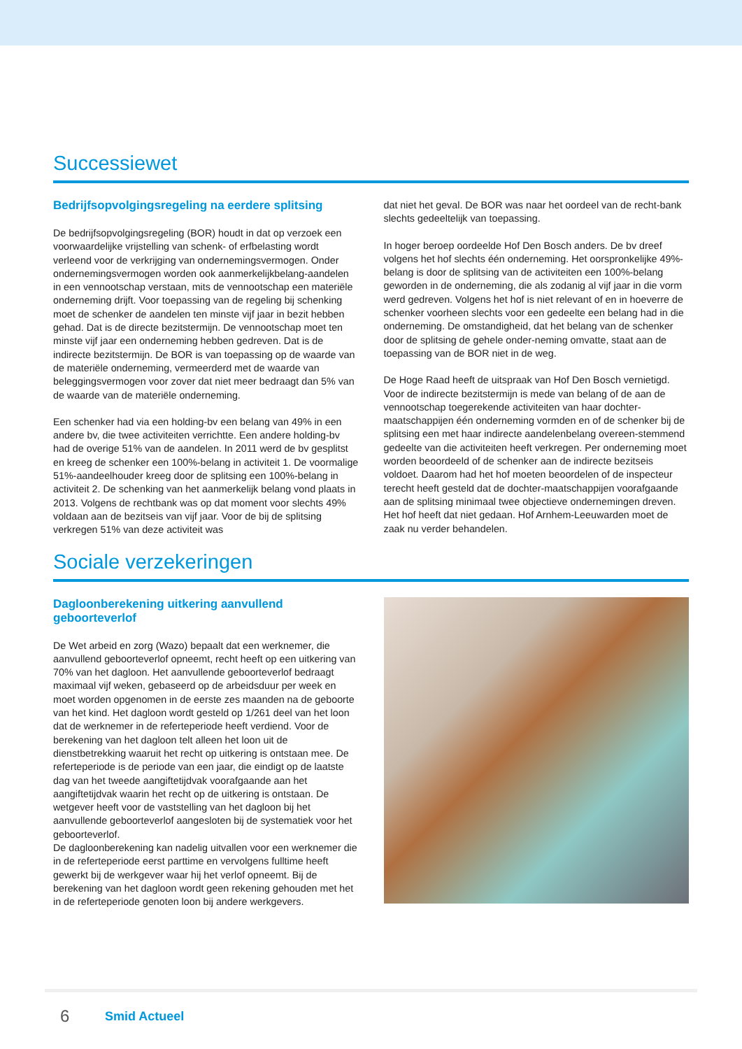Successiewet
Bedrijfsopvolgingsregeling na eerdere splitsing
De bedrijfsopvolgingsregeling (BOR) houdt in dat op verzoek een voorwaardelijke vrijstelling van schenk- of erfbelasting wordt verleend voor de verkrijging van ondernemingsvermogen. Onder ondernemingsvermogen worden ook aanmerkelijkbelang-aandelen in een vennootschap verstaan, mits de vennootschap een materiële onderneming drijft. Voor toepassing van de regeling bij schenking moet de schenker de aandelen ten minste vijf jaar in bezit hebben gehad. Dat is de directe bezitstermijn. De vennootschap moet ten minste vijf jaar een onderneming hebben gedreven. Dat is de indirecte bezitstermijn. De BOR is van toepassing op de waarde van de materiële onderneming, vermeerderd met de waarde van beleggingsvermogen voor zover dat niet meer bedraagt dan 5% van de waarde van de materiële onderneming.
Een schenker had via een holding-bv een belang van 49% in een andere bv, die twee activiteiten verrichtte. Een andere holding-bv had de overige 51% van de aandelen. In 2011 werd de bv gesplitst en kreeg de schenker een 100%-belang in activiteit 1. De voormalige 51%-aandeelhouder kreeg door de splitsing een 100%-belang in activiteit 2. De schenking van het aanmerkelijk belang vond plaats in 2013. Volgens de rechtbank was op dat moment voor slechts 49% voldaan aan de bezitseis van vijf jaar. Voor de bij de splitsing verkregen 51% van deze activiteit was
dat niet het geval. De BOR was naar het oordeel van de recht-bank slechts gedeeltelijk van toepassing.
In hoger beroep oordeelde Hof Den Bosch anders. De bv dreef volgens het hof slechts één onderneming. Het oorspronkelijke 49%-belang is door de splitsing van de activiteiten een 100%-belang geworden in de onderneming, die als zodanig al vijf jaar in die vorm werd gedreven. Volgens het hof is niet relevant of en in hoeverre de schenker voorheen slechts voor een gedeelte een belang had in die onderneming. De omstandigheid, dat het belang van de schenker door de splitsing de gehele onder-neming omvatte, staat aan de toepassing van de BOR niet in de weg.
De Hoge Raad heeft de uitspraak van Hof Den Bosch vernietigd. Voor de indirecte bezitstermijn is mede van belang of de aan de vennootschap toegerekende activiteiten van haar dochter-maatschappijen één onderneming vormden en of de schenker bij de splitsing een met haar indirecte aandelenbelang overeen-stemmend gedeelte van die activiteiten heeft verkregen. Per onderneming moet worden beoordeeld of de schenker aan de indirecte bezitseis voldoet. Daarom had het hof moeten beoordelen of de inspecteur terecht heeft gesteld dat de dochter-maatschappijen voorafgaande aan de splitsing minimaal twee objectieve ondernemingen dreven. Het hof heeft dat niet gedaan. Hof Arnhem-Leeuwarden moet de zaak nu verder behandelen.
Sociale verzekeringen
Dagloonberekening uitkering aanvullend geboorteverlof
De Wet arbeid en zorg (Wazo) bepaalt dat een werknemer, die aanvullend geboorteverlof opneemt, recht heeft op een uitkering van 70% van het dagloon. Het aanvullende geboorteverlof bedraagt maximaal vijf weken, gebaseerd op de arbeidsduur per week en moet worden opgenomen in de eerste zes maanden na de geboorte van het kind. Het dagloon wordt gesteld op 1/261 deel van het loon dat de werknemer in de referteperiode heeft verdiend. Voor de berekening van het dagloon telt alleen het loon uit de dienstbetrekking waaruit het recht op uitkering is ontstaan mee. De referteperiode is de periode van een jaar, die eindigt op de laatste dag van het tweede aangiftetijdvak voorafgaande aan het aangiftetijdvak waarin het recht op de uitkering is ontstaan. De wetgever heeft voor de vaststelling van het dagloon bij het aanvullende geboorteverlof aangesloten bij de systematiek voor het geboorteverlof.
De dagloonberekening kan nadelig uitvallen voor een werknemer die in de referteperiode eerst parttime en vervolgens fulltime heeft gewerkt bij de werkgever waar hij het verlof opneemt. Bij de berekening van het dagloon wordt geen rekening gehouden met het in de referteperiode genoten loon bij andere werkgevers.
6 Smid Actueel